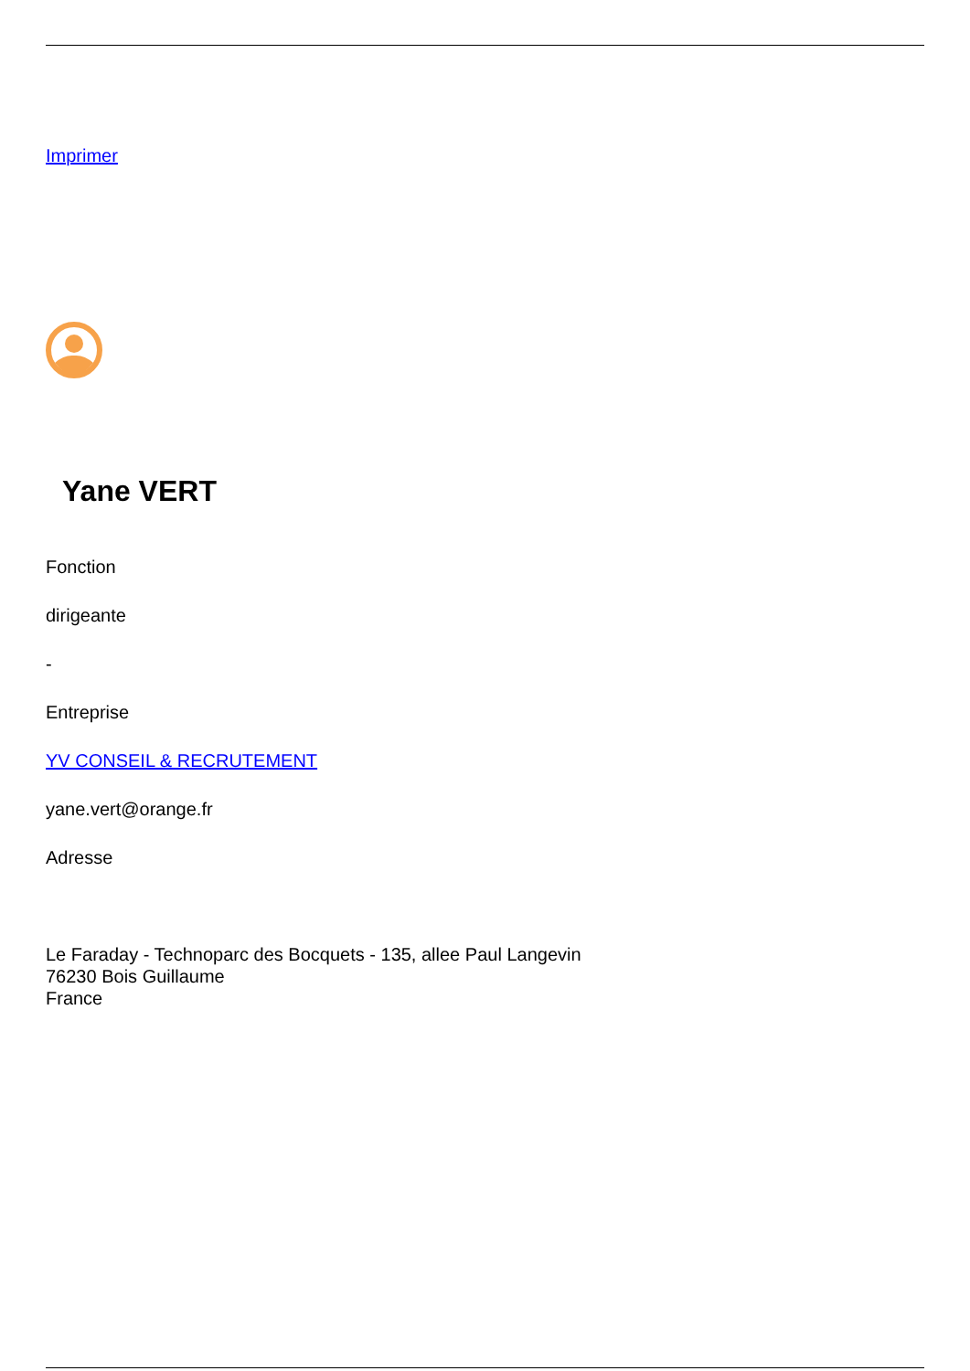Imprimer
Yane VERT
Fonction
dirigeante
-
Entreprise
YV CONSEIL & RECRUTEMENT
yane.vert@orange.fr
Adresse
Le Faraday - Technoparc des Bocquets - 135, allee Paul Langevin
76230 Bois Guillaume
France